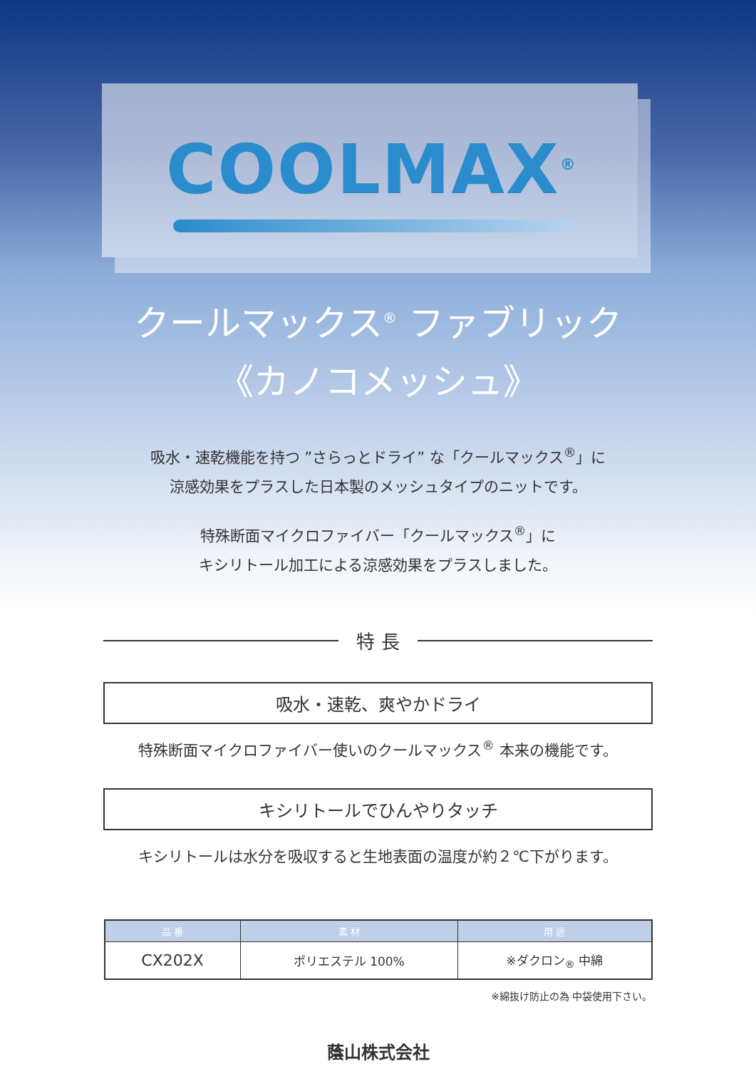COOLMAX<sup>®</sup>
クールマックス<sup>®</sup> ファブリック
《カノコメッシュ》
吸水・速乾機能を持つ ”さらっとドライ” な「クールマックス<sup>®</sup>」に
涼感効果をプラスした日本製のメッシュタイプのニットです。
特殊断面マイクロファイバー「クールマックス<sup>®</sup>」に
キシリトール加工による涼感効果をプラスしました。
特 長
吸水・速乾、爽やかドライ
特殊断面マイクロファイバー使いのクールマックス<sup>®</sup> 本来の機能です。
キシリトールでひんやりタッチ
キシリトールは水分を吸収すると生地表面の温度が約２℃下がります。
| 品 番 | 素 材 | 用 途 |
| --- | --- | --- |
| CX202X | ポリエステル 100% | ※ダクロン<sub>®</sub> 中綿 |
※綿抜け防止の為 中袋使用下さい。
蔭山株式会社